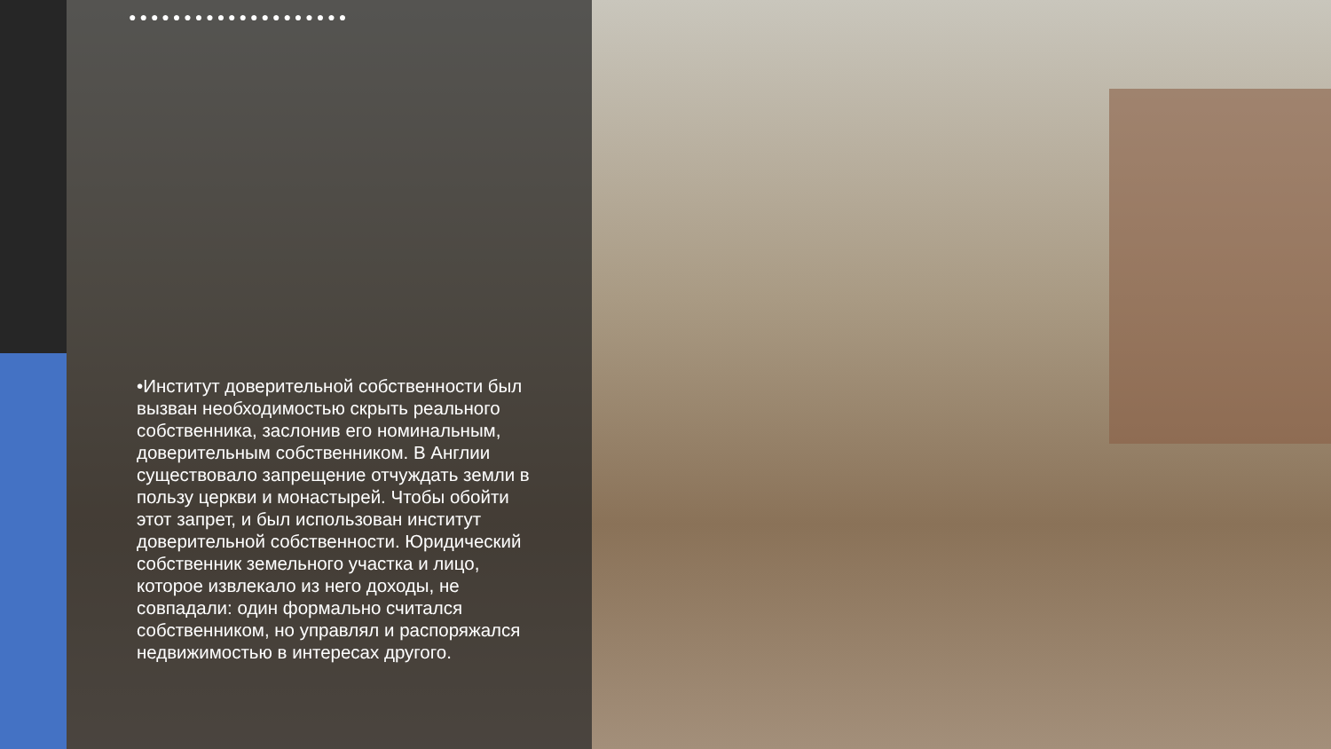●●●●●●●●●●●●●●●●●●●●
•Институт доверительной собственности был вызван необходимостью скрыть реального собственника, заслонив его номинальным, доверительным собственником. В Англии существовало запрещение отчуждать земли в пользу церкви и монастырей. Чтобы обойти этот запрет, и был использован институт доверительной собственности. Юридический собственник земельного участка и лицо, которое извлекало из него доходы, не совпадали: один формально считался собственником, но управлял и распоряжался недвижимостью в интересах другого.